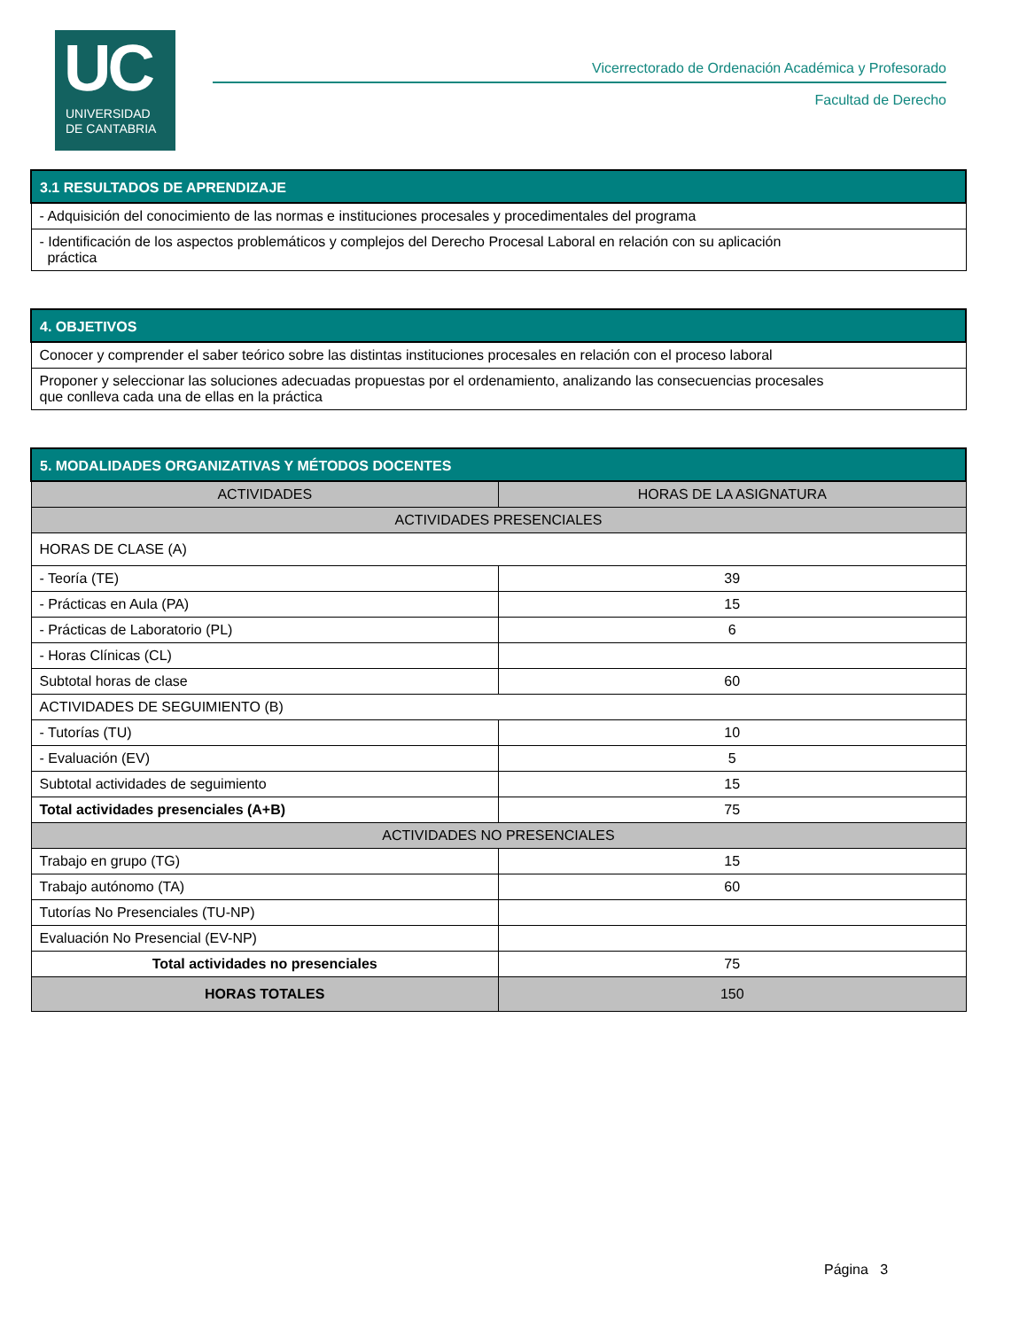UC
UNIVERSIDAD
DE CANTABRIA
Vicerrectorado de Ordenación Académica y Profesorado
Facultad de Derecho
| 3.1 RESULTADOS DE APRENDIZAJE |
| --- |
| - Adquisición del conocimiento de las normas e instituciones procesales y procedimentales del programa |
| - Identificación de los aspectos problemáticos y complejos del Derecho Procesal Laboral en relación con su aplicación práctica |
| 4. OBJETIVOS |
| --- |
| Conocer y comprender el saber teórico sobre las distintas instituciones procesales en relación con el proceso laboral |
| Proponer y seleccionar las soluciones adecuadas propuestas por el ordenamiento, analizando las consecuencias procesales que conlleva cada una de ellas en la práctica |
| 5. MODALIDADES ORGANIZATIVAS Y MÉTODOS DOCENTES | |
| --- | --- |
| ACTIVIDADES | HORAS DE LA ASIGNATURA |
| ACTIVIDADES PRESENCIALES | |
| HORAS DE CLASE (A) | |
| - Teoría (TE) | 39 |
| - Prácticas en Aula (PA) | 15 |
| - Prácticas de Laboratorio (PL) | 6 |
| - Horas Clínicas (CL) | |
| Subtotal horas de clase | 60 |
| ACTIVIDADES DE SEGUIMIENTO (B) | |
| - Tutorías (TU) | 10 |
| - Evaluación (EV) | 5 |
| Subtotal actividades de seguimiento | 15 |
| Total actividades presenciales (A+B) | 75 |
| ACTIVIDADES NO PRESENCIALES | |
| Trabajo en grupo (TG) | 15 |
| Trabajo autónomo (TA) | 60 |
| Tutorías No Presenciales (TU-NP) | |
| Evaluación No Presencial (EV-NP) | |
| Total actividades no presenciales | 75 |
| HORAS TOTALES | 150 |
Página 3